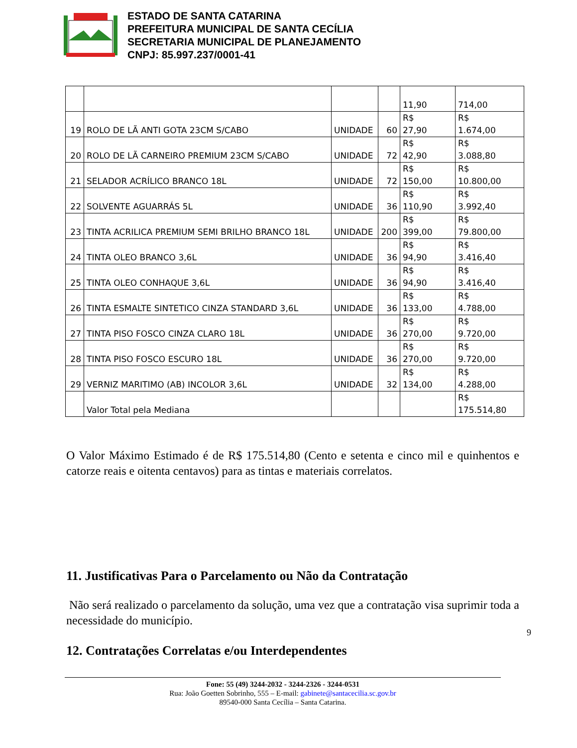ESTADO DE SANTA CATARINA
PREFEITURA MUNICIPAL DE SANTA CECÍLIA
SECRETARIA MUNICIPAL DE PLANEJAMENTO
CNPJ: 85.997.237/0001-41
| | | | | 11,90 | 714,00 |
| 19 | ROLO DE LÃ ANTI GOTA 23CM S/CABO | UNIDADE | 60 | R$ 27,90 | R$ 1.674,00 |
| 20 | ROLO DE LÃ CARNEIRO PREMIUM 23CM S/CABO | UNIDADE | 72 | R$ 42,90 | R$ 3.088,80 |
| 21 | SELADOR ACRÍLICO BRANCO 18L | UNIDADE | 72 | R$ 150,00 | R$ 10.800,00 |
| 22 | SOLVENTE AGUARRÁS 5L | UNIDADE | 36 | R$ 110,90 | R$ 3.992,40 |
| 23 | TINTA ACRILICA PREMIUM SEMI BRILHO BRANCO 18L | UNIDADE | 200 | R$ 399,00 | R$ 79.800,00 |
| 24 | TINTA OLEO BRANCO 3,6L | UNIDADE | 36 | R$ 94,90 | R$ 3.416,40 |
| 25 | TINTA OLEO CONHAQUE 3,6L | UNIDADE | 36 | R$ 94,90 | R$ 3.416,40 |
| 26 | TINTA ESMALTE SINTETICO CINZA STANDARD 3,6L | UNIDADE | 36 | R$ 133,00 | R$ 4.788,00 |
| 27 | TINTA PISO FOSCO CINZA CLARO 18L | UNIDADE | 36 | R$ 270,00 | R$ 9.720,00 |
| 28 | TINTA PISO FOSCO ESCURO 18L | UNIDADE | 36 | R$ 270,00 | R$ 9.720,00 |
| 29 | VERNIZ MARITIMO (AB) INCOLOR 3,6L | UNIDADE | 32 | R$ 134,00 | R$ 4.288,00 |
| | Valor Total pela Mediana | | | | R$ 175.514,80 |
O Valor Máximo Estimado é de R$ 175.514,80 (Cento e setenta e cinco mil e quinhentos e catorze reais e oitenta centavos) para as tintas e materiais correlatos.
11. Justificativas Para o Parcelamento ou Não da Contratação
Não será realizado o parcelamento da solução, uma vez que a contratação visa suprimir toda a necessidade do município.
12. Contratações Correlatas e/ou Interdependentes
9
Fone: 55 (49) 3244-2032 - 3244-2326 - 3244-0531
Rua: João Goetten Sobrinho, 555 – E-mail: gabinete@santacecilia.sc.gov.br
89540-000 Santa Cecília – Santa Catarina.